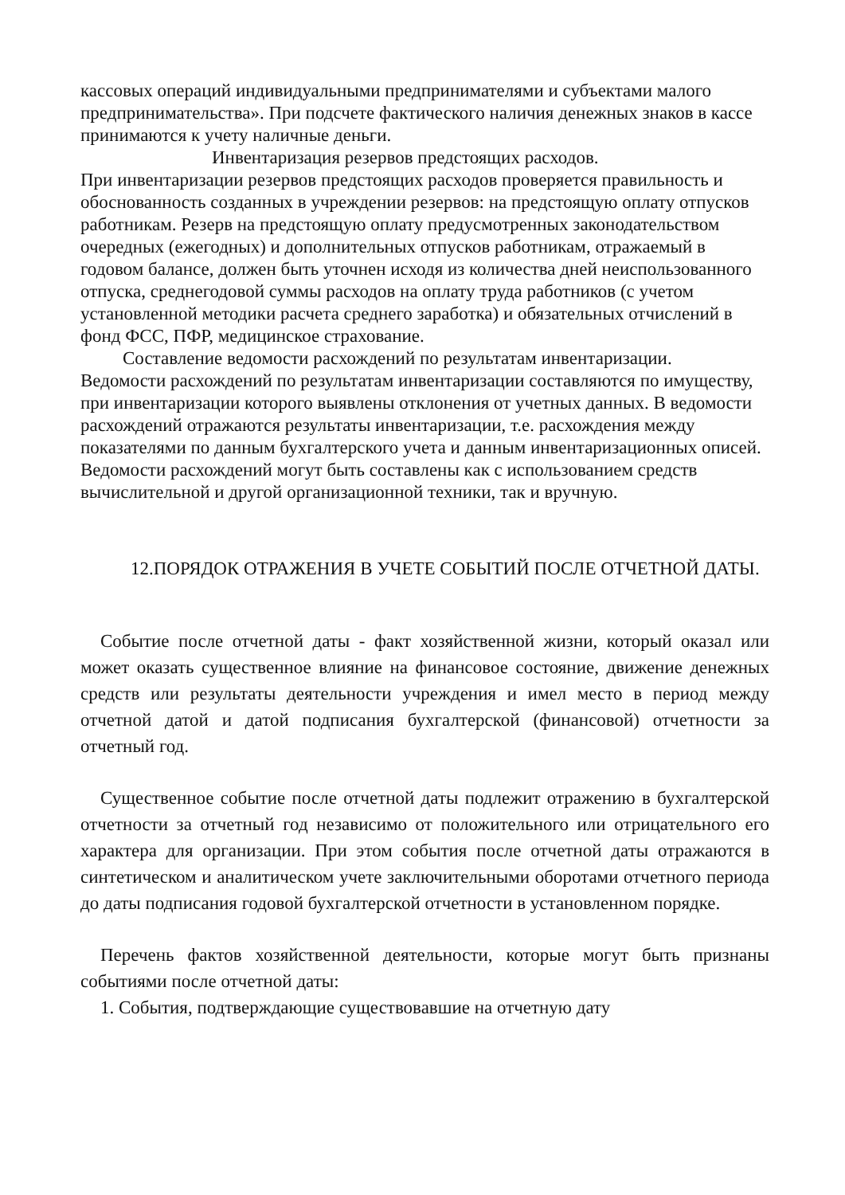кассовых операций индивидуальными предпринимателями и субъектами малого предпринимательства». При подсчете фактического наличия денежных знаков в кассе принимаются к учету наличные деньги.
Инвентаризация резервов предстоящих расходов.
При инвентаризации резервов предстоящих расходов проверяется правильность и обоснованность созданных в учреждении резервов: на предстоящую оплату отпусков работникам. Резерв на предстоящую оплату предусмотренных законодательством очередных (ежегодных) и дополнительных отпусков работникам, отражаемый в годовом балансе, должен быть уточнен исходя из количества дней неиспользованного отпуска, среднегодовой суммы расходов на оплату труда работников (с учетом установленной методики расчета среднего заработка) и обязательных отчислений в фонд ФСС, ПФР, медицинское страхование.
Составление ведомости расхождений по результатам инвентаризации.
Ведомости расхождений по результатам инвентаризации составляются по имуществу, при инвентаризации которого выявлены отклонения от учетных данных. В ведомости расхождений отражаются результаты инвентаризации, т.е. расхождения между показателями по данным бухгалтерского учета и данным инвентаризационных описей. Ведомости расхождений могут быть составлены как с использованием средств вычислительной и другой организационной техники, так и вручную.
12.ПОРЯДОК ОТРАЖЕНИЯ В УЧЕТЕ СОБЫТИЙ ПОСЛЕ ОТЧЕТНОЙ ДАТЫ.
Событие после отчетной даты - факт хозяйственной жизни, который оказал или может оказать существенное влияние на финансовое состояние, движение денежных средств или результаты деятельности учреждения и имел место в период между отчетной датой и датой подписания бухгалтерской (финансовой) отчетности за отчетный год.
Существенное событие после отчетной даты подлежит отражению в бухгалтерской отчетности за отчетный год независимо от положительного или отрицательного его характера для организации. При этом события после отчетной даты отражаются в синтетическом и аналитическом учете заключительными оборотами отчетного периода до даты подписания годовой бухгалтерской отчетности в установленном порядке.
Перечень фактов хозяйственной деятельности, которые могут быть признаны событиями после отчетной даты:
1. События, подтверждающие существовавшие на отчетную дату